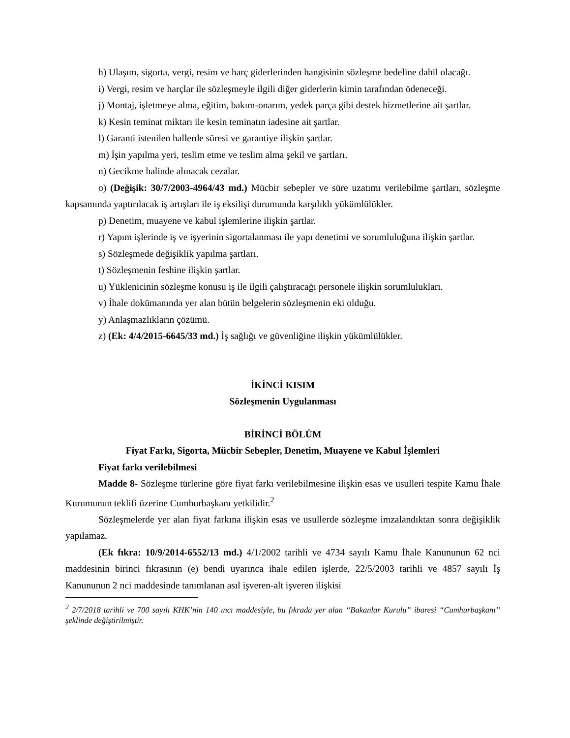h) Ulaşım, sigorta, vergi, resim ve harç giderlerinden hangisinin sözleşme bedeline dahil olacağı.
i) Vergi, resim ve harçlar ile sözleşmeyle ilgili diğer giderlerin kimin tarafından ödeneceği.
j) Montaj, işletmeye alma, eğitim, bakım-onarım, yedek parça gibi destek hizmetlerine ait şartlar.
k) Kesin teminat miktarı ile kesin teminatın iadesine ait şartlar.
l) Garanti istenilen hallerde süresi ve garantiye ilişkin şartlar.
m) İşin yapılma yeri, teslim etme ve teslim alma şekil ve şartları.
n) Gecikme halinde alınacak cezalar.
o) (Değişik: 30/7/2003-4964/43 md.) Mücbir sebepler ve süre uzatımı verilebilme şartları, sözleşme kapsamında yaptırılacak iş artışları ile iş eksilişi durumunda karşılıklı yükümlülükler.
p) Denetim, muayene ve kabul işlemlerine ilişkin şartlar.
r) Yapım işlerinde iş ve işyerinin sigortalanması ile yapı denetimi ve sorumluluğuna ilişkin şartlar.
s) Sözleşmede değişiklik yapılma şartları.
t) Sözleşmenin feshine ilişkin şartlar.
u) Yüklenicinin sözleşme konusu iş ile ilgili çalıştıracağı personele ilişkin sorumlulukları.
v) İhale dokümanında yer alan bütün belgelerin sözleşmenin eki olduğu.
y) Anlaşmazlıkların çözümü.
z) (Ek: 4/4/2015-6645/33 md.) İş sağlığı ve güvenliğine ilişkin yükümlülükler.
İKİNCİ KISIM
Sözleşmenin Uygulanması
BİRİNCİ BÖLÜM
Fiyat Farkı, Sigorta, Mücbir Sebepler, Denetim, Muayene ve Kabul İşlemleri
Fiyat farkı verilebilmesi
Madde 8- Sözleşme türlerine göre fiyat farkı verilebilmesine ilişkin esas ve usulleri tespite Kamu İhale Kurumunun teklifi üzerine Cumhurbaşkanı yetkilidir.<sup>2</sup>
Sözleşmelerde yer alan fiyat farkına ilişkin esas ve usullerde sözleşme imzalandıktan sonra değişiklik yapılamaz.
(Ek fıkra: 10/9/2014-6552/13 md.) 4/1/2002 tarihli ve 4734 sayılı Kamu İhale Kanununun 62 nci maddesinin birinci fıkrasının (e) bendi uyarınca ihale edilen işlerde, 22/5/2003 tarihli ve 4857 sayılı İş Kanununun 2 nci maddesinde tanımlanan asıl işveren-alt işveren ilişkisi
<sup>2</sup> 2/7/2018 tarihli ve 700 sayılı KHK’nin 140 ıncı maddesiyle, bu fıkrada yer alan “Bakanlar Kurulu” ibaresi “Cumhurbaşkanı” şeklinde değiştirilmiştir.